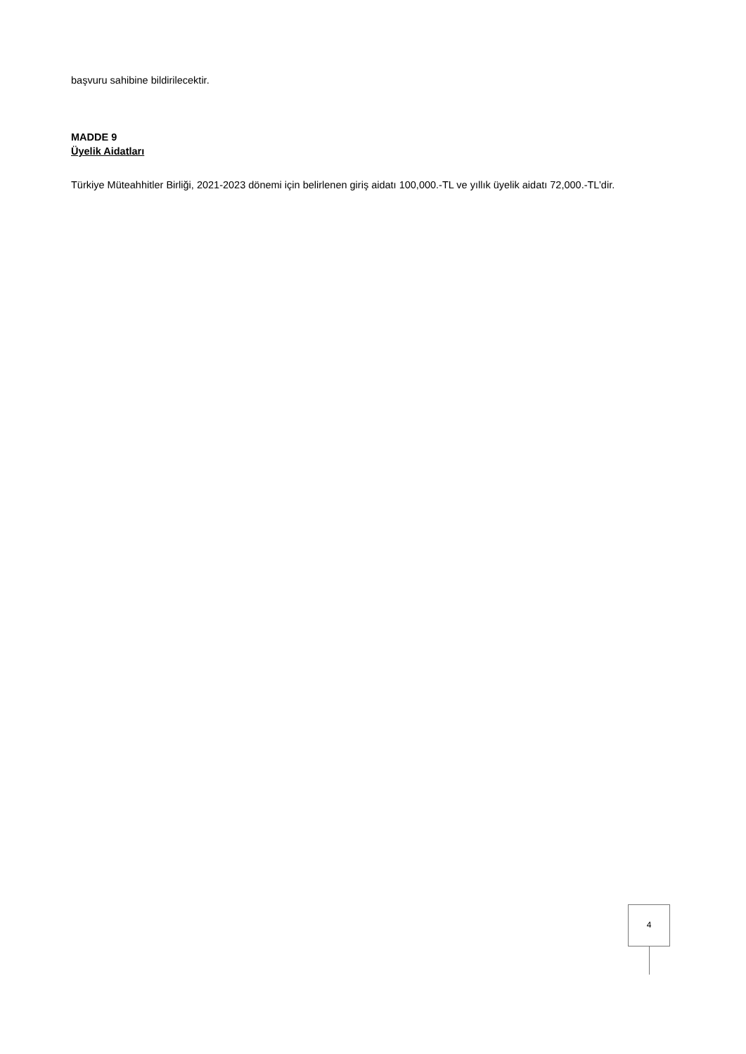başvuru sahibine bildirilecektir.
MADDE 9
Üyelik Aidatları
Türkiye Müteahhitler Birliği, 2021-2023 dönemi için belirlenen giriş aidatı 100,000.-TL ve yıllık üyelik aidatı 72,000.-TL’dir.
4